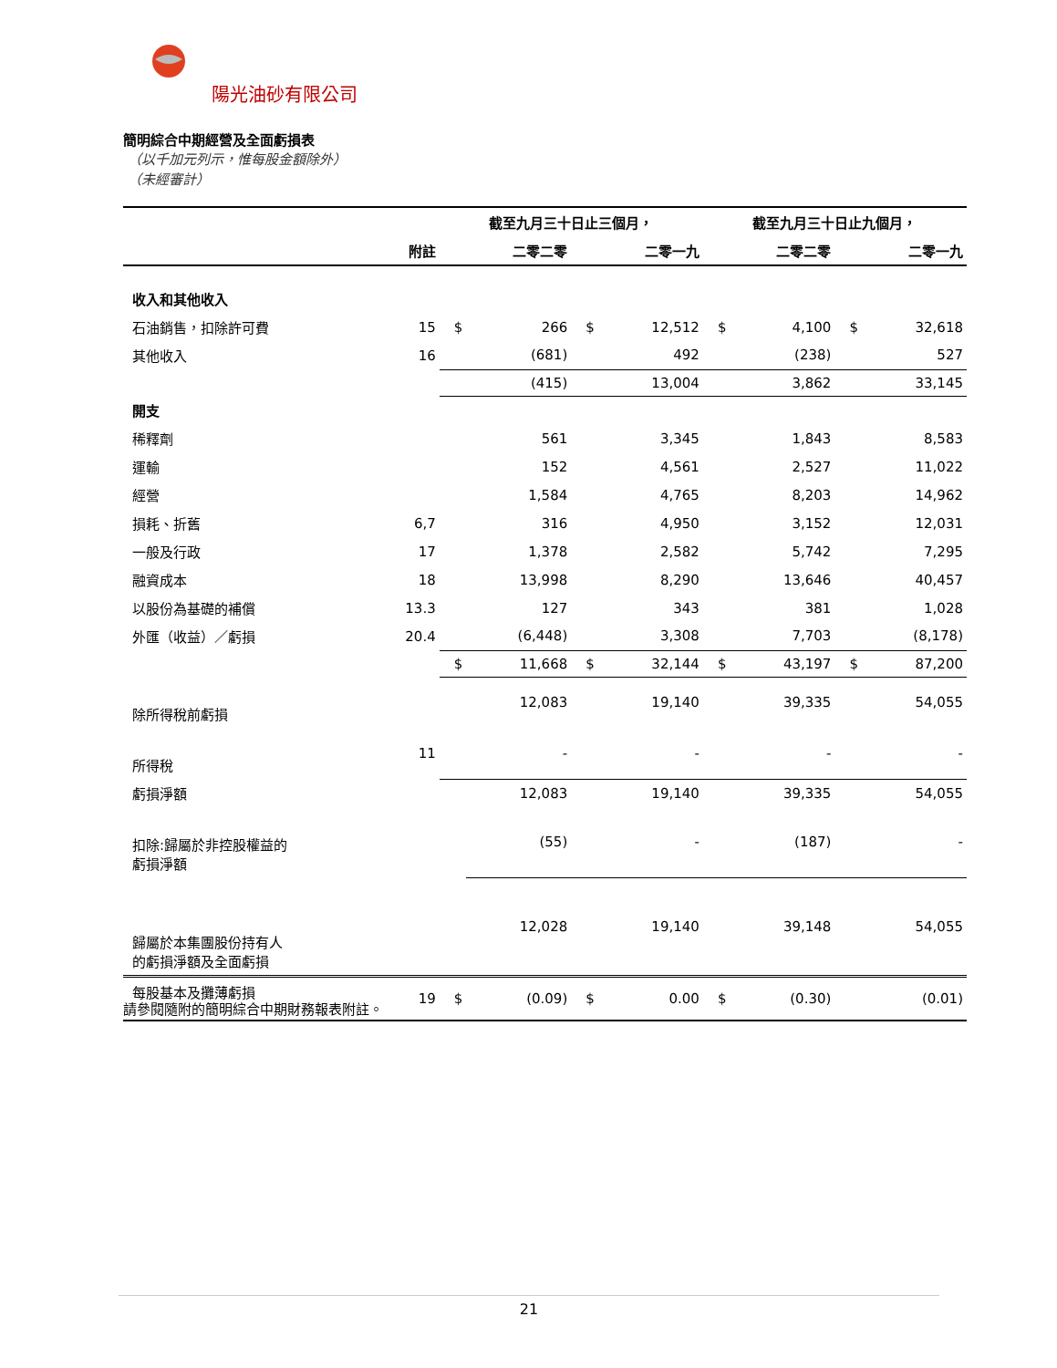陽光油砂有限公司
簡明綜合中期經營及全面虧損表
（以千加元列示，惟每股金額除外）
（未經審計）
| | | 截至九月三十日止三個月， | | | | 截至九月三十日止九個月， | | | |
| --- | --- | --- | --- | --- | --- | --- | --- | --- | --- |
| | 附註 | | 二零二零 | | 二零一九 | | 二零二零 | | 二零一九 |
| 收入和其他收入 | | | | | | | | | |
| 石油銷售，扣除許可費 | 15 | $ | 266 | $ | 12,512 | $ | 4,100 | $ | 32,618 |
| 其他收入 | 16 | | (681) | | 492 | | (238) | | 527 |
| | | | (415) | | 13,004 | | 3,862 | | 33,145 |
| 開支 | | | | | | | | | |
| 稀釋劑 | | | 561 | | 3,345 | | 1,843 | | 8,583 |
| 運輸 | | | 152 | | 4,561 | | 2,527 | | 11,022 |
| 經營 | | | 1,584 | | 4,765 | | 8,203 | | 14,962 |
| 損耗、折舊 | 6,7 | | 316 | | 4,950 | | 3,152 | | 12,031 |
| 一般及行政 | 17 | | 1,378 | | 2,582 | | 5,742 | | 7,295 |
| 融資成本 | 18 | | 13,998 | | 8,290 | | 13,646 | | 40,457 |
| 以股份為基礎的補償 | 13.3 | | 127 | | 343 | | 381 | | 1,028 |
| 外匯（收益）／虧損 | 20.4 | | (6,448) | | 3,308 | | 7,703 | | (8,178) |
| | | $ | 11,668 | $ | 32,144 | $ | 43,197 | $ | 87,200 |
| 除所得稅前虧損 | | | 12,083 | | 19,140 | | 39,335 | | 54,055 |
| 所得稅 | 11 | | - | | - | | - | | - |
| 虧損淨額 | | | 12,083 | | 19,140 | | 39,335 | | 54,055 |
| 扣除:歸屬於非控股權益的 虧損淨額 | | | (55) | | - | | (187) | | - |
| 歸屬於本集團股份持有人 的虧損淨額及全面虧損 | | | 12,028 | | 19,140 | | 39,148 | | 54,055 |
| 每股基本及攤薄虧損 | 19 | $ | (0.09) | $ | 0.00 | $ | (0.30) | | (0.01) |
請參閱隨附的簡明綜合中期財務報表附註。
21